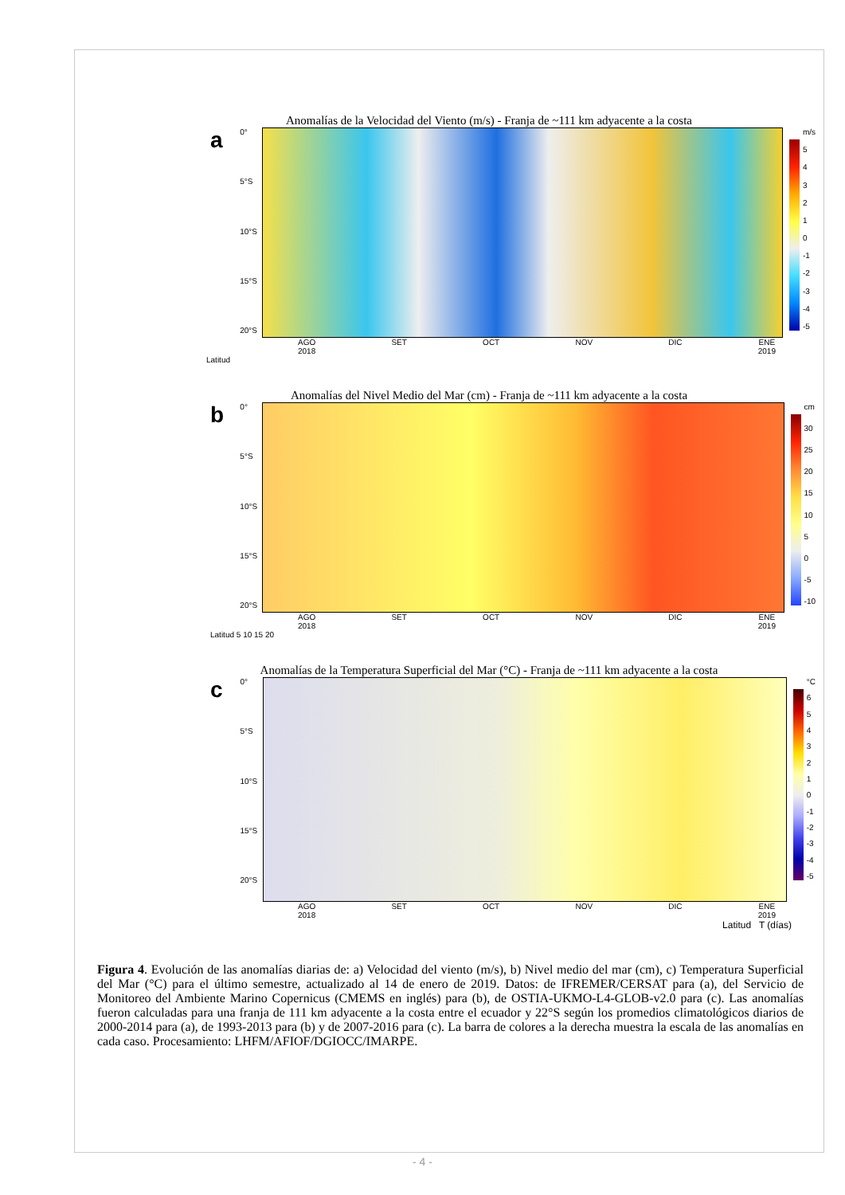Anomalías de la Velocidad del Viento (m/s) - Franja de ~111 km adyacente a la costa
a
0°
5°S
10°S
15°S
20°S
m/s
543210
-1
-2
-3
-4
-5
AGO
2018 SET OCT NOV DIC ENE
2019
Latitud
Anomalías del Nivel Medio del Mar (cm) - Franja de ~111 km adyacente a la costa
b
0°
5°S
10°S
15°S
20°S
cm
30
25
20
15
10
5
0
-5
-10
AGO
2018 SET OCT NOV DIC ENE
2019
Latitud 5 10 15 20
Anomalías de la Temperatura Superficial del Mar (°C) - Franja de ~111 km adyacente a la costa
c
0°
5°S
10°S
15°S
20°S
°C
6543210
-1
-2
-3
-4
-5
AGO
2018 SET OCT NOV DIC ENE
2019
Latitud T (días)
Figura 4. Evolución de las anomalías diarias de: a) Velocidad del viento (m/s), b) Nivel medio del mar (cm), c) Temperatura Superficial del Mar (°C) para el último semestre, actualizado al 14 de enero de 2019. Datos: de IFREMER/CERSAT para (a), del Servicio de Monitoreo del Ambiente Marino Copernicus (CMEMS en inglés) para (b), de OSTIA-UKMO-L4-GLOB-v2.0 para (c). Las anomalías fueron calculadas para una franja de 111 km adyacente a la costa entre el ecuador y 22°S según los promedios climatológicos diarios de 2000-2014 para (a), de 1993-2013 para (b) y de 2007-2016 para (c). La barra de colores a la derecha muestra la escala de las anomalías en cada caso. Procesamiento: LHFM/AFIOF/DGIOCC/IMARPE.
- 4 -